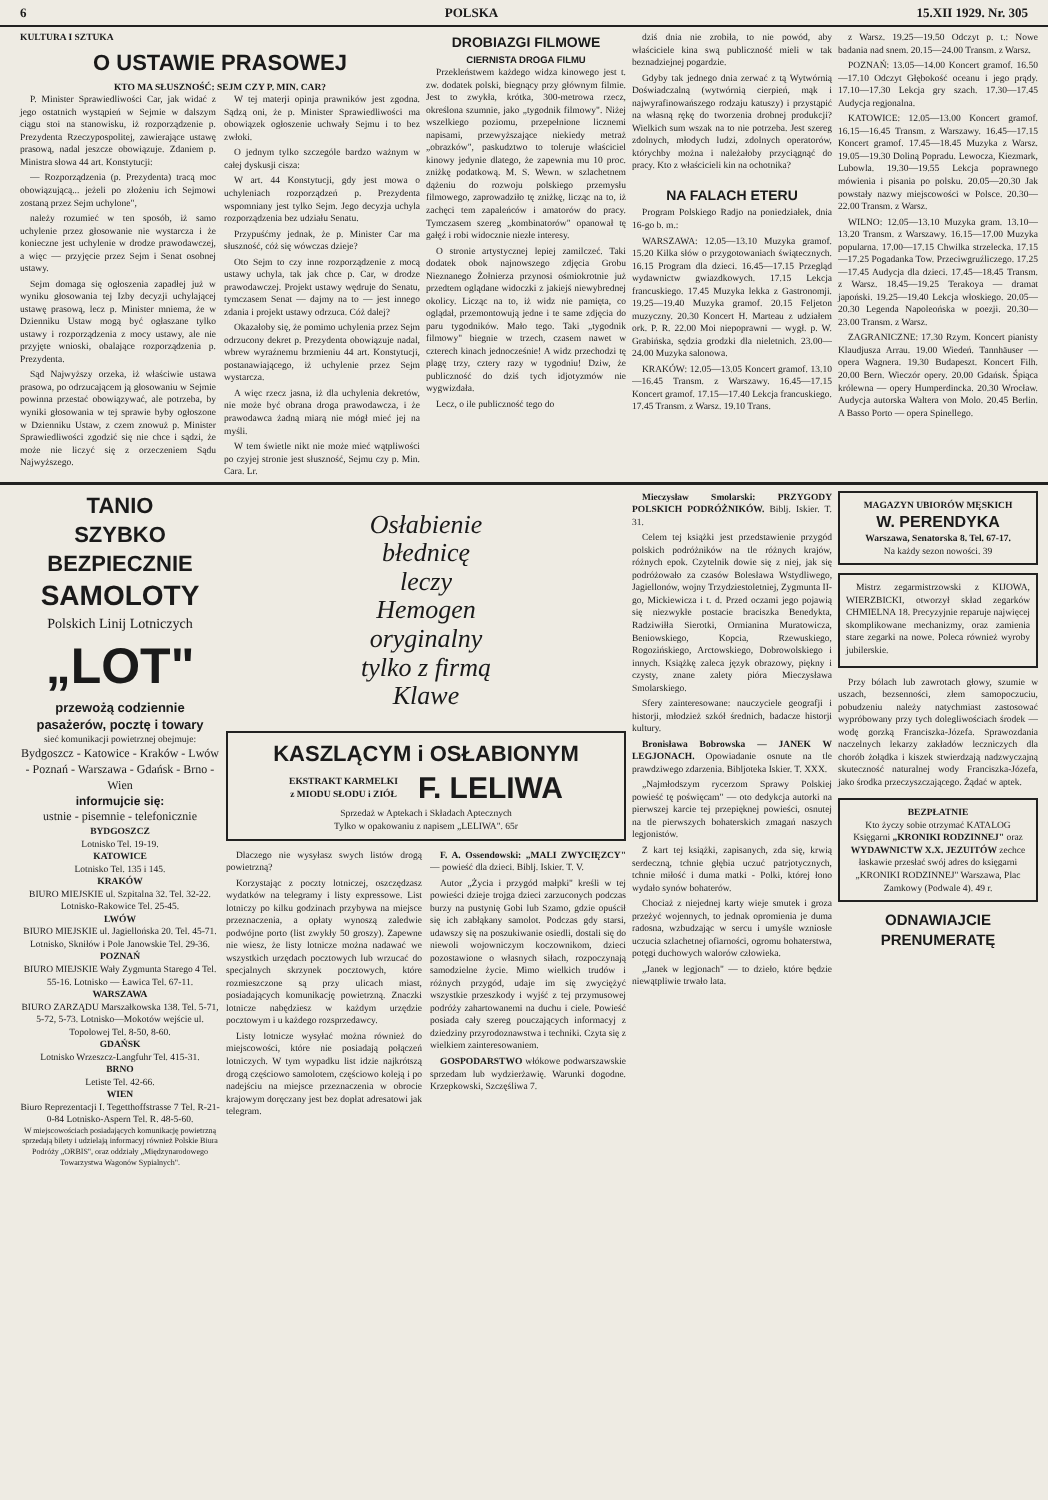6 POLSKA 15.XII 1929. Nr. 305
KULTURA I SZTUKA
O USTAWIE PRASOWEJ
KTO MA SŁUSZNOŚĆ: SEJM CZY P. MIN. CAR?
P. Minister Sprawiedliwości Car, jak widać z jego ostatnich wystąpień w Sejmie w dalszym ciągu stoi na stanowisku, iż rozporządzenie p. Prezydenta Rzeczypospolitej, zawierające ustawę prasową, nadal jeszcze obowiązuje. Zdaniem p. Ministra słowa 44 art. Konstytucji:
— Rozporządzenia (p. Prezydenta) tracą moc obowiązującą... jeżeli po złożeniu ich Sejmowi zostaną przez Sejm uchylone",
należy rozumieć w ten sposób, iż samo uchylenie przez głosowanie nie wystarcza i że konieczne jest uchylenie w drodze prawodawczej, a więc — przyjęcie przez Sejm i Senat osobnej ustawy.
Sejm domaga się ogłoszenia zapadłej już w wyniku głosowania tej Izby decyzji uchylającej ustawę prasową, lecz p. Minister mniema, że w Dzienniku Ustaw mogą być ogłaszane tylko ustawy i rozporządzenia z mocy ustawy, ale nie przyjęte wnioski, obalające rozporządzenia p. Prezydenta.
Sąd Najwyższy orzeka, iż właściwie ustawa prasowa, po odrzucającem ją głosowaniu w Sejmie powinna przestać obowiązywać, ale potrzeba, by wyniki głosowania w tej sprawie byby ogłoszone w Dzienniku Ustaw, z czem znowuż p. Minister Sprawiedliwości zgodzić się nie chce i sądzi, że może nie liczyć się z orzeczeniem Sądu Najwyższego.
W tej materji opinja prawników jest zgodna. Sądzą oni, że p. Minister Sprawiedliwości ma obowiązek ogłoszenie uchwały Sejmu i to bez zwłoki.
O jednym tylko szczególe bardzo ważnym w całej dyskusji cisza:
W art. 44 Konstytucji, gdy jest mowa o uchyleniach rozporządzeń p. Prezydenta wspomniany jest tylko Sejm. Jego decyzja uchyla rozporządzenia bez udziału Senatu.
Przypuśćmy jednak, że p. Minister Car ma słuszność, cóż się wówczas dzieje?
Oto Sejm to czy inne rozporządzenie z mocą ustawy uchyla, tak jak chce p. Car, w drodze prawodawczej. Projekt ustawy wędruje do Senatu, tymczasem Senat — dajmy na to — jest innego zdania i projekt ustawy odrzuca. Cóż dalej?
Okazałoby się, że pomimo uchylenia przez Sejm odrzucony dekret p. Prezydenta obowiązuje nadal, wbrew wyraźnemu brzmieniu 44 art. Konstytucji, postanawiającego, iż uchylenie przez Sejm wystarcza.
A więc rzecz jasna, iż dla uchylenia dekretów, nie może być obrana droga prawodawcza, i że prawodawca żadną miarą nie mógł mieć jej na myśli.
W tem świetle nikt nie może mieć wątpliwości po czyjej stronie jest słuszność, Sejmu czy p. Min. Cara. Lr.
DROBIAZGI FILMOWE
CIERNISTA DROGA FILMU
Przekleństwem każdego widza kinowego jest t. zw. dodatek polski, biegnący przy głównym filmie. Jest to zwykła, krótka, 300-metrowa rzecz, określona szumnie, jako „tygodnik filmowy". Niżej wszelkiego poziomu, przepełnione licznemi napisami, przewyższające niekiedy metraż „obrazków", paskudztwo to toleruje właściciel kinowy jedynie dlatego, że zapewnia mu 10 proc. zniżkę podatkową. M. S. Wewn. w szlachetnem dążeniu do rozwoju polskiego przemysłu filmowego, zaprowadziło tę zniżkę, licząc na to, iż zachęci tem zapaleńców i amatorów do pracy. Tymczasem szereg „kombinatorów" opanował tę gałęź i robi widocznie niezłe interesy.
O stronie artystycznej lepiej zamilczeć. Taki dodatek obok najnowszego zdjęcia Grobu Nieznanego Żołnierza przynosi ośmiokrotnie już przedtem oglądane widoczki z jakiejś niewybrednej okolicy. Licząc na to, iż widz nie pamięta, co oglądał, przemontowują jedne i te same zdjęcia do paru tygodników. Mało tego. Taki „tygodnik filmowy" biegnie w trzech, czasem nawet w czterech kinach jednocześnie! A widz przechodzi tę plagę trzy, cztery razy w tygodniu! Dziw, że publiczność do dziś tych idjotyzmów nie wygwizdała.
Lecz, o ile publiczność tego do
dziś dnia nie zrobiła, to nie powód, aby właściciele kina swą publiczność mieli w tak beznadziejnej pogardzie.
Gdyby tak jednego dnia zerwać z tą Wytwórnią Doświadczalną (wytwórnią cierpień, mąk i najwyrafinowańszego rodzaju katuszy) i przystąpić na własną rękę do tworzenia drobnej produkcji? Wielkich sum wszak na to nie potrzeba. Jest szereg zdolnych, młodych ludzi, zdolnych operatorów, którychby można i należałoby przyciągnąć do pracy. Kto z właścicieli kin na ochotnika?
NA FALACH ETERU
Program Polskiego Radjo na poniedziałek, dnia 16-go b. m.:
WARSZAWA: 12.05—13.10 Muzyka gramof. 15.20 Kilka słów o przygotowaniach świątecznych. 16.15 Program dla dzieci. 16.45—17.15 Przegląd wydawnictw gwiazdkowych. 17.15 Lekcja francuskiego. 17.45 Muzyka lekka z Gastronomji. 19.25—19.40 Muzyka gramof. 20.15 Feljeton muzyczny. 20.30 Koncert H. Marteau z udziałem ork. P. R. 22.00 Moi niepoprawni — wygł. p. W. Grabińska, sędzia grodzki dla nieletnich. 23.00—24.00 Muzyka salonowa.
KRAKÓW: 12.05—13.05 Koncert gramof. 13.10—16.45 Transm. z Warszawy. 16.45—17.15 Koncert gramof. 17.15—17.40 Lekcja francuskiego. 17.45 Transm. z Warsz. 19.10 Trans.
z Warsz. 19.25—19.50 Odczyt p. t.: Nowe badania nad snem. 20.15—24.00 Transm. z Warsz.
POZNAŃ: 13.05—14.00 Koncert gramof. 16.50—17.10 Odczyt Głębokość oceanu i jego prądy. 17.10—17.30 Lekcja gry szach. 17.30—17.45 Audycja regjonalna.
KATOWICE: 12.05—13.00 Koncert gramof. 16.15—16.45 Transm. z Warszawy. 16.45—17.15 Koncert gramof. 17.45—18.45 Muzyka z Warsz. 19.05—19.30 Doliną Popradu. Lewocza, Kiezmark, Lubowla. 19.30—19.55 Lekcja poprawnego mówienia i pisania po polsku. 20.05—20.30 Jak powstały nazwy miejscowości w Polsce. 20.30—22.00 Transm. z Warsz.
WILNO: 12.05—13.10 Muzyka gram. 13.10—13.20 Transm. z Warszawy. 16.15—17.00 Muzyka popularna. 17.00—17.15 Chwilka strzelecka. 17.15—17.25 Pogadanka Tow. Przeciwgruźliczego. 17.25—17.45 Audycja dla dzieci. 17.45—18.45 Transm. z Warsz. 18.45—19.25 Terakoya — dramat japoński. 19.25—19.40 Lekcja włoskiego. 20.05—20.30 Legenda Napoleońska w poezji. 20.30—23.00 Transm. z Warsz.
ZAGRANICZNE: 17.30 Rzym. Koncert pianisty Klaudjusza Arrau. 19.00 Wiedeń. Tannhäuser — opera Wagnera. 19.30 Budapeszt. Koncert Filh. 20.00 Bern. Wieczór opery. 20.00 Gdańsk. Śpiąca królewna — opery Humperdincka. 20.30 Wrocław. Audycja autorska Waltera von Molo. 20.45 Berlin. A Basso Porto — opera Spinellego.
TANIO
SZYBKO
BEZPIECZNIE
SAMOLOTY
Polskich Linij Lotniczych
„LOT"
przewożą codziennie pasażerów, pocztę i towary
sieć komunikacji powietrznej obejmuje:
Bydgoszcz - Katowice - Kraków - Lwów - Poznań - Warszawa - Gdańsk - Brno - Wien
informujcie się:
ustnie - pisemnie - telefonicznie
BYDGOSZCZ
Lotnisko Tel. 19-19.
KATOWICE
Lotnisko Tel. 135 i 145.
KRAKÓW
BIURO MIEJSKIE ul. Szpitalna 32. Tel. 32-22. Lotnisko-Rakowice Tel. 25-45.
LWÓW
BIURO MIEJSKIE ul. Jagiellońska 20. Tel. 45-71. Lotnisko, Skniłów i Pole Janowskie Tel. 29-36.
POZNAŃ
BIURO MIEJSKIE Wały Zygmunta Starego 4 Tel. 55-16. Lotnisko — Ławica Tel. 67-11.
WARSZAWA
BIURO ZARZĄDU Marszałkowska 138. Tel. 5-71, 5-72, 5-73. Lotnisko—Mokotów wejście ul. Topolowej Tel. 8-50, 8-60.
GDAŃSK
Lotnisko Wrzeszcz-Langfuhr Tel. 415-31.
BRNO
Letiste Tel. 42-66.
WIEN
Biuro Reprezentacji I. Tegetthoffstrasse 7 Tel. R-21-0-84 Lotnisko-Aspern Tel. R. 48-5-60.
W miejscowościach posiadających komunikację powietrzną sprzedają bilety i udzielają informacyj również Polskie Biura Podróży „ORBIS", oraz oddziały „Międzynarodowego Towarzystwa Wagonów Sypialnych".
Osłabienie
błednicę
leczy
Hemogen
oryginalny
tylko z firmą
Klawe
KASZLĄCYM i OSŁABIONYM
EKSTRAKT KARMELKI
z MIODU SŁODU i ZIÓŁ F. LELIWA
Sprzedaż w Aptekach i Składach Aptecznych
Tylko w opakowaniu z napisem „LELIWA". 65r
Dlaczego nie wysyłasz swych listów drogą powietrzną?
Korzystając z poczty lotniczej, oszczędzasz wydatków na telegramy i listy expressowe. List lotniczy po kilku godzinach przybywa na miejsce przeznaczenia, a opłaty wynoszą zaledwie podwójne porto (list zwykły 50 groszy). Zapewne nie wiesz, że listy lotnicze można nadawać we wszystkich urzędach pocztowych lub wrzucać do specjalnych skrzynek pocztowych, które rozmieszczone są przy ulicach miast, posiadających komunikację powietrzną. Znaczki lotnicze nabędziesz w każdym urzędzie pocztowym i u każdego rozsprzedawcy.
Listy lotnicze wysyłać można również do miejscowości, które nie posiadają połączeń lotniczych. W tym wypadku list idzie najkrótszą drogą częściowo samolotem, częściowo koleją i po nadejściu na miejsce przeznaczenia w obrocie krajowym doręczany jest bez dopłat adresatowi jak telegram.
F. A. Ossendowski: „MALI ZWYCIĘZCY" — powieść dla dzieci. Biblj. Iskier. T. V.
Autor „Życia i przygód małpki" kreśli w tej powieści dzieje trojga dzieci zarzuconych podczas burzy na pustynię Gobi lub Szamo, gdzie opuścił się ich zabłąkany samolot. Podczas gdy starsi, udawszy się na poszukiwanie osiedli, dostali się do niewoli wojowniczym koczownikom, dzieci pozostawione o własnych siłach, rozpoczynają samodzielne życie. Mimo wielkich trudów i różnych przygód, udaje im się zwyciężyć wszystkie przeszkody i wyjść z tej przymusowej podróży zahartowanemi na duchu i ciele. Powieść posiada cały szereg pouczających informacyj z dziedziny przyrodoznawstwa i techniki. Czyta się z wielkiem zainteresowaniem.
GOSPODARSTWO włókowe podwarszawskie sprzedam lub wydzierżawię. Warunki dogodne. Krzepkowski, Szczęśliwa 7.
Mieczysław Smolarski: PRZYGODY POLSKICH PODRÓŻNIKÓW. Biblj. Iskier. T. 31.
Celem tej książki jest przedstawienie przygód polskich podróżników na tle różnych krajów, różnych epok. Czytelnik dowie się z niej, jak się podróżowało za czasów Bolesława Wstydliwego, Jagiellonów, wojny Trzydziestoletniej, Zygmunta II-go, Mickiewicza i t. d. Przed oczami jego pojawią się niezwykłe postacie braciszka Benedykta, Radziwiłła Sierotki, Ormianina Muratowicza, Beniowskiego, Kopcia, Rzewuskiego, Rogozińskiego, Arctowskiego, Dobrowolskiego i innych. Książkę zaleca język obrazowy, piękny i czysty, znane zalety pióra Mieczysława Smolarskiego.
Sfery zainteresowane: nauczyciele geografji i historji, młodzież szkół średnich, badacze historji kultury.
Bronisława Bobrowska — JANEK W LEGJONACH. Opowiadanie osnute na tle prawdziwego zdarzenia. Bibljoteka Iskier. T. XXX.
„Najmłodszym rycerzom Sprawy Polskiej powieść tę poświęcam" — oto dedykcja autorki na pierwszej karcie tej przepięknej powieści, osnutej na tle pierwszych bohaterskich zmagań naszych legjonistów.
Z kart tej książki, zapisanych, zda się, krwią serdeczną, tchnie głębia uczuć patrjotycznych, tchnie miłość i duma matki - Polki, której łono wydało synów bohaterów.
Chociaż z niejednej karty wieje smutek i groza przeżyć wojennych, to jednak opromienia je duma radosna, wzbudzając w sercu i umyśle wzniosłe uczucia szlachetnej ofiarności, ogromu bohaterstwa, potęgi duchowych walorów człowieka.
„Janek w legjonach" — to dzieło, które będzie niewątpliwie trwało lata.
MAGAZYN UBIORÓW MĘSKICH
W. PERENDYKA
Warszawa, Senatorska 8. Tel. 67-17.
Na każdy sezon nowości. 39
Mistrz zegarmistrzowski z KIJOWA, WIERZBICKI, otworzył skład zegarków CHMIELNA 18. Precyzyjnie reparuje najwięcej skomplikowane mechanizmy, oraz zamienia stare zegarki na nowe. Poleca również wyroby jubilerskie.
Przy bólach lub zawrotach głowy, szumie w uszach, bezsenności, złem samopoczuciu, pobudzeniu należy natychmiast zastosować wypróbowany przy tych dolegliwościach środek — wodę gorzką Franciszka-Józefa. Sprawozdania naczelnych lekarzy zakładów leczniczych dla chorób żołądka i kiszek stwierdzają nadzwyczajną skuteczność naturalnej wody Franciszka-Józefa, jako środka przeczyszczającego. Żądać w aptek.
BEZPŁATNIE
Kto życzy sobie otrzymać KATALOG Księgarni „KRONIKI RODZINNEJ" oraz WYDAWNICTW X.X. JEZUITÓW zechce łaskawie przesłać swój adres do księgarni „KRONIKI RODZINNEJ" Warszawa, Plac Zamkowy (Podwale 4). 49 r.
ODNAWIAJCIE PRENUMERATĘ